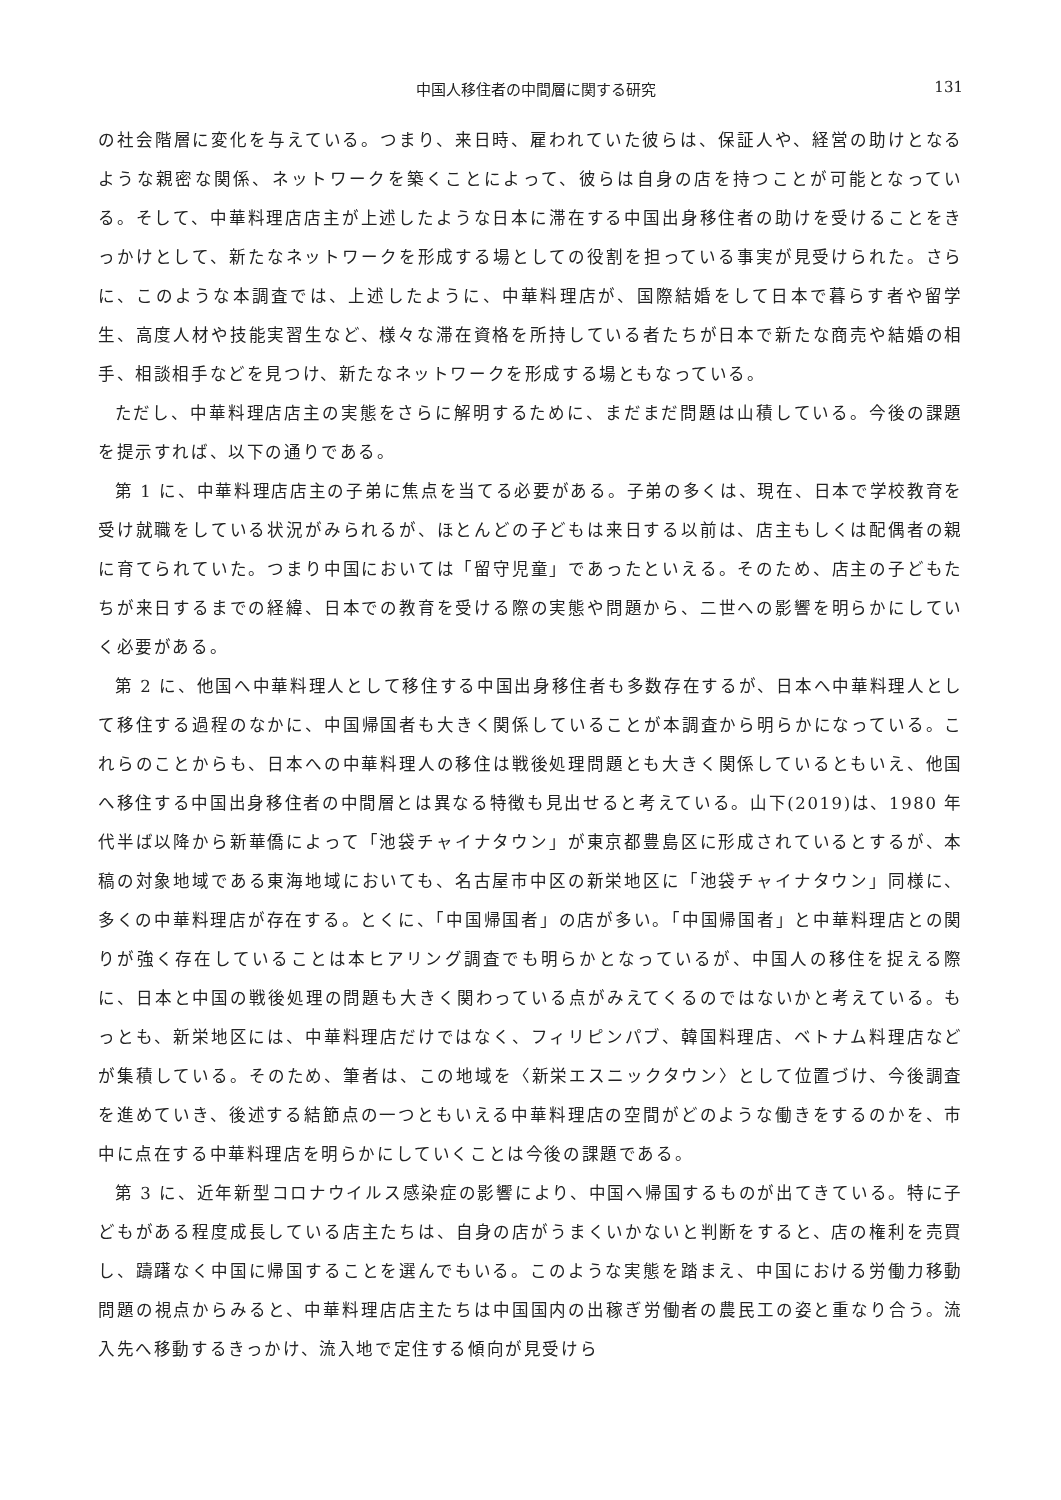中国人移住者の中間層に関する研究 131
の社会階層に変化を与えている。つまり、来日時、雇われていた彼らは、保証人や、経営の助けとなるような親密な関係、ネットワークを築くことによって、彼らは自身の店を持つことが可能となっている。そして、中華料理店店主が上述したような日本に滞在する中国出身移住者の助けを受けることをきっかけとして、新たなネットワークを形成する場としての役割を担っている事実が見受けられた。さらに、このような本調査では、上述したように、中華料理店が、国際結婚をして日本で暮らす者や留学生、高度人材や技能実習生など、様々な滞在資格を所持している者たちが日本で新たな商売や結婚の相手、相談相手などを見つけ、新たなネットワークを形成する場ともなっている。
ただし、中華料理店店主の実態をさらに解明するために、まだまだ問題は山積している。今後の課題を提示すれば、以下の通りである。
第 1 に、中華料理店店主の子弟に焦点を当てる必要がある。子弟の多くは、現在、日本で学校教育を受け就職をしている状況がみられるが、ほとんどの子どもは来日する以前は、店主もしくは配偶者の親に育てられていた。つまり中国においては「留守児童」であったといえる。そのため、店主の子どもたちが来日するまでの経緯、日本での教育を受ける際の実態や問題から、二世への影響を明らかにしていく必要がある。
第 2 に、他国へ中華料理人として移住する中国出身移住者も多数存在するが、日本へ中華料理人として移住する過程のなかに、中国帰国者も大きく関係していることが本調査から明らかになっている。これらのことからも、日本への中華料理人の移住は戦後処理問題とも大きく関係しているともいえ、他国へ移住する中国出身移住者の中間層とは異なる特徴も見出せると考えている。山下(2019)は、1980 年代半ば以降から新華僑によって「池袋チャイナタウン」が東京都豊島区に形成されているとするが、本稿の対象地域である東海地域においても、名古屋市中区の新栄地区に「池袋チャイナタウン」同様に、多くの中華料理店が存在する。とくに、「中国帰国者」の店が多い。「中国帰国者」と中華料理店との関りが強く存在していることは本ヒアリング調査でも明らかとなっているが、中国人の移住を捉える際に、日本と中国の戦後処理の問題も大きく関わっている点がみえてくるのではないかと考えている。もっとも、新栄地区には、中華料理店だけではなく、フィリピンパブ、韓国料理店、ベトナム料理店などが集積している。そのため、筆者は、この地域を〈新栄エスニックタウン〉として位置づけ、今後調査を進めていき、後述する結節点の一つともいえる中華料理店の空間がどのような働きをするのかを、市中に点在する中華料理店を明らかにしていくことは今後の課題である。
第 3 に、近年新型コロナウイルス感染症の影響により、中国へ帰国するものが出てきている。特に子どもがある程度成長している店主たちは、自身の店がうまくいかないと判断をすると、店の権利を売買し、躊躇なく中国に帰国することを選んでもいる。このような実態を踏まえ、中国における労働力移動問題の視点からみると、中華料理店店主たちは中国国内の出稼ぎ労働者の農民工の姿と重なり合う。流入先へ移動するきっかけ、流入地で定住する傾向が見受けら